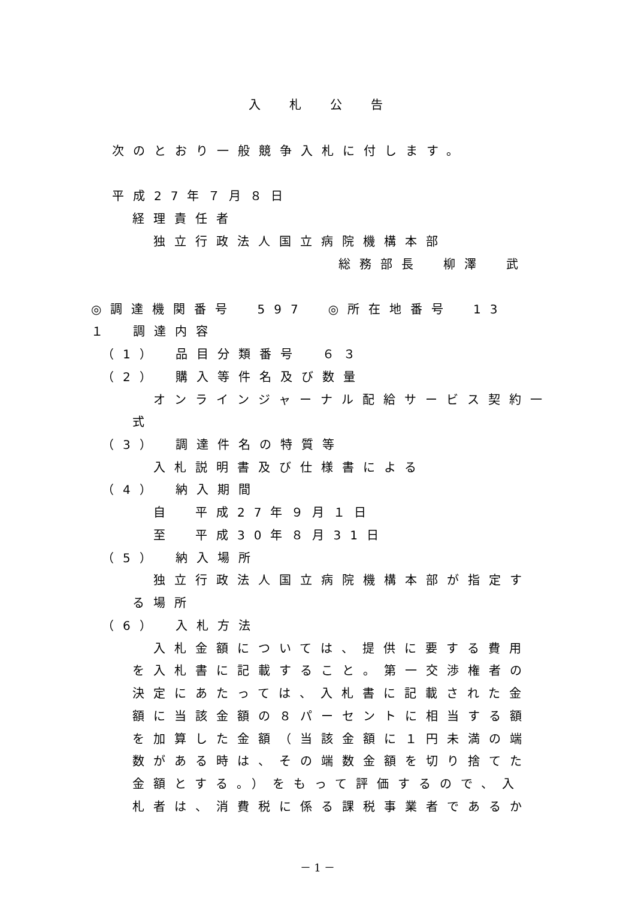入札公告
次のとおり一般競争入札に付します。
平成27年７月８日
経理責任者
独立行政法人国立病院機構本部
総務部長　柳澤　武
◎調達機関番号　597　◎所在地番号　13
１　調達内容
（1）　品目分類番号　６３
（2）　購入等件名及び数量
オンラインジャーナル配給サービス契約一
式
（3）　調達件名の特質等
入札説明書及び仕様書による
（4）　納入期間
自　平成27年９月１日
至　平成30年８月31日
（5）　納入場所
独立行政法人国立病院機構本部が指定す
る場所
（6）　入札方法
入札金額については、提供に要する費用
を入札書に記載すること。第一交渉権者の
決定にあたっては、入札書に記載された金
額に当該金額の８パーセントに相当する額
を加算した金額（当該金額に１円未満の端
数がある時は、その端数金額を切り捨てた
金額とする。）をもって評価するので、入
札者は、消費税に係る課税事業者であるか
－ 1 －